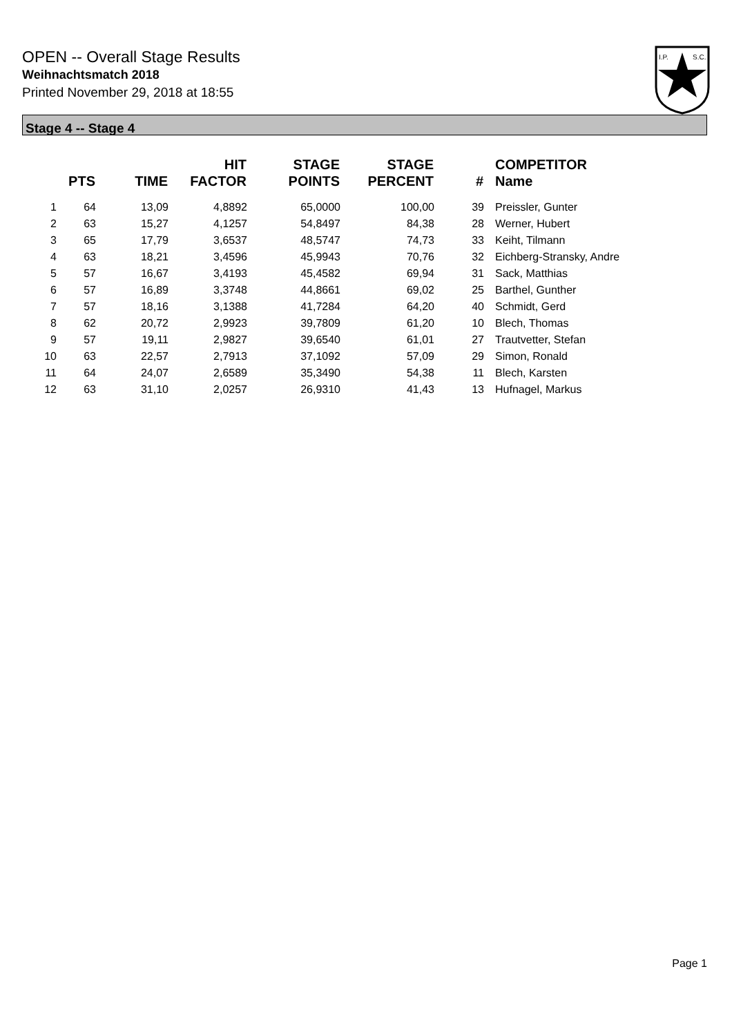OPEN -- Overall Stage Results
Weihnachtsmatch 2018
Printed November 29, 2018 at 18:55
I.P.
S.C.
Stage 4 -- Stage 4
| | PTS | TIME | HIT FACTOR | STAGE POINTS | STAGE PERCENT | # | COMPETITOR Name |
| --- | --- | --- | --- | --- | --- | --- | --- |
| 1 | 64 | 13,09 | 4,8892 | 65,0000 | 100,00 | 39 | Preissler, Gunter |
| 2 | 63 | 15,27 | 4,1257 | 54,8497 | 84,38 | 28 | Werner, Hubert |
| 3 | 65 | 17,79 | 3,6537 | 48,5747 | 74,73 | 33 | Keiht, Tilmann |
| 4 | 63 | 18,21 | 3,4596 | 45,9943 | 70,76 | 32 | Eichberg-Stransky, Andre |
| 5 | 57 | 16,67 | 3,4193 | 45,4582 | 69,94 | 31 | Sack, Matthias |
| 6 | 57 | 16,89 | 3,3748 | 44,8661 | 69,02 | 25 | Barthel, Gunther |
| 7 | 57 | 18,16 | 3,1388 | 41,7284 | 64,20 | 40 | Schmidt, Gerd |
| 8 | 62 | 20,72 | 2,9923 | 39,7809 | 61,20 | 10 | Blech, Thomas |
| 9 | 57 | 19,11 | 2,9827 | 39,6540 | 61,01 | 27 | Trautvetter, Stefan |
| 10 | 63 | 22,57 | 2,7913 | 37,1092 | 57,09 | 29 | Simon, Ronald |
| 11 | 64 | 24,07 | 2,6589 | 35,3490 | 54,38 | 11 | Blech, Karsten |
| 12 | 63 | 31,10 | 2,0257 | 26,9310 | 41,43 | 13 | Hufnagel, Markus |
Page 1